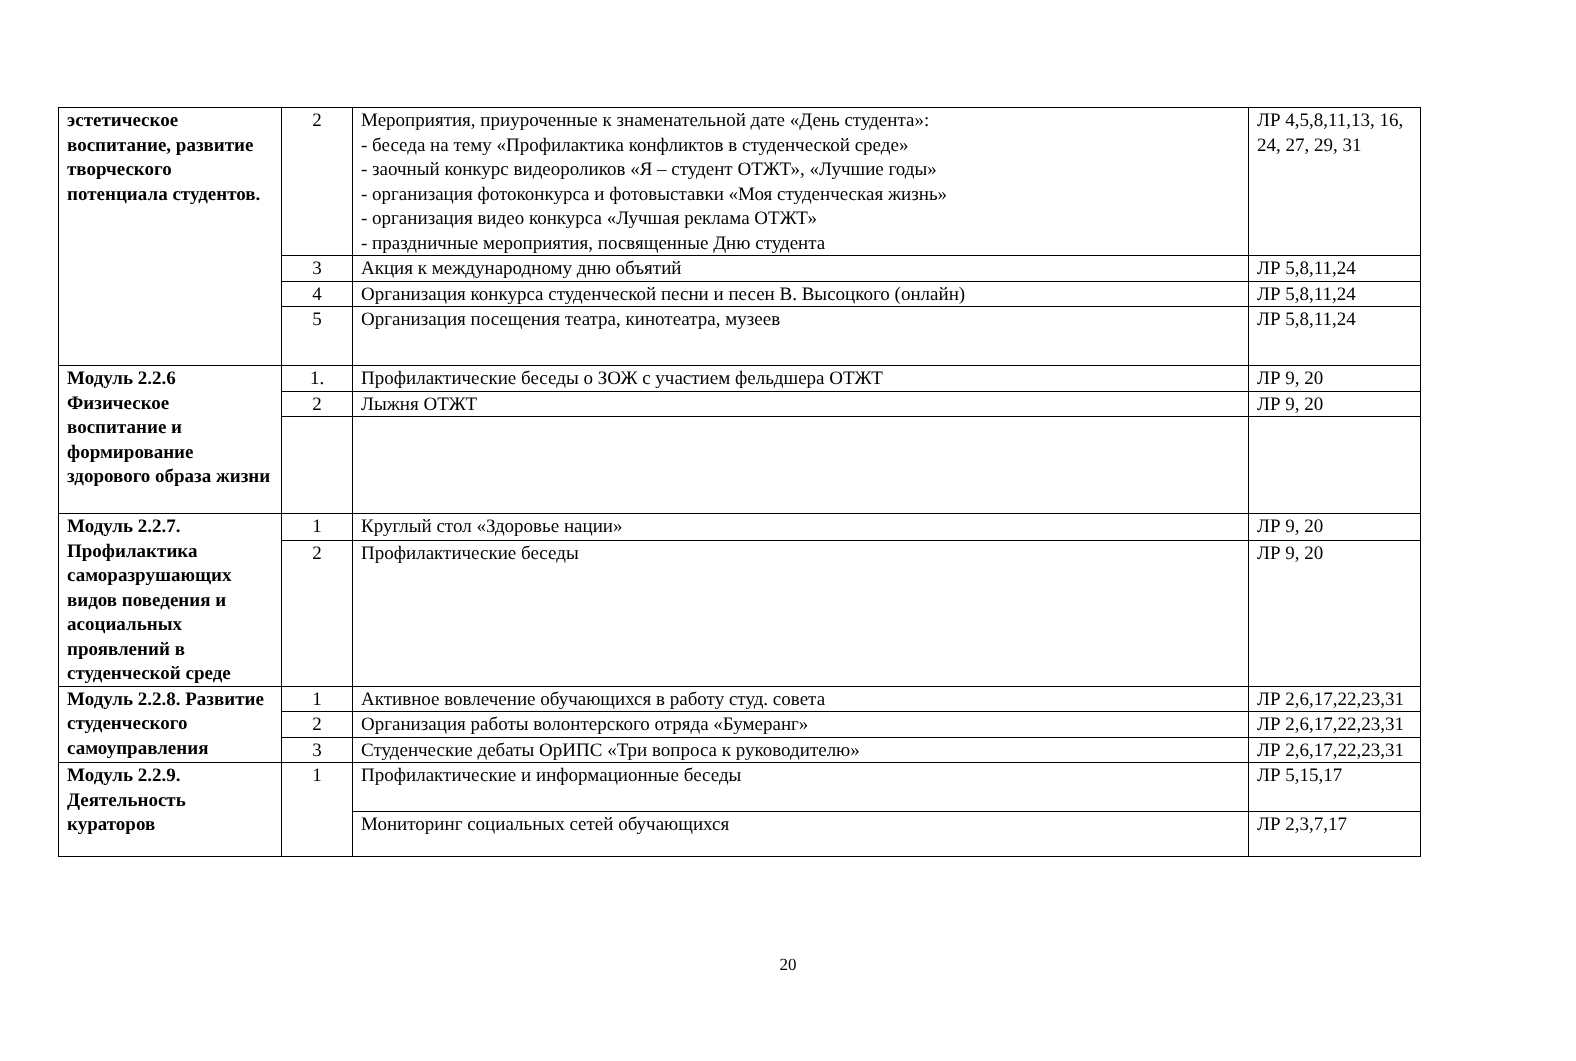| эстетическое воспитание, развитие творческого потенциала студентов. | 2 | Мероприятия, приуроченные к знаменательной дате «День студента»: - беседа на тему «Профилактика конфликтов в студенческой среде» - заочный конкурс видеороликов «Я – студент ОТЖТ», «Лучшие годы» - организация фотоконкурса и фотовыставки «Моя студенческая жизнь» - организация видео конкурса «Лучшая реклама ОТЖТ» - праздничные мероприятия, посвященные Дню студента | ЛР 4,5,8,11,13, 16, 24, 27, 29, 31 |
| | 3 | Акция к международному дню объятий | ЛР 5,8,11,24 |
| | 4 | Организация конкурса студенческой песни и песен В. Высоцкого (онлайн) | ЛР 5,8,11,24 |
| | 5 | Организация посещения театра, кинотеатра, музеев | ЛР 5,8,11,24 |
| Модуль 2.2.6 Физическое воспитание и формирование здорового образа жизни | 1. | Профилактические беседы о ЗОЖ с участием фельдшера ОТЖТ | ЛР 9, 20 |
| | 2 | Лыжня ОТЖТ | ЛР 9, 20 |
| Модуль 2.2.7. Профилактика саморазрушающих видов поведения и асоциальных проявлений в студенческой среде | 1 | Круглый стол «Здоровье нации» | ЛР 9, 20 |
| | 2 | Профилактические беседы | ЛР 9, 20 |
| Модуль 2.2.8. Развитие студенческого самоуправления | 1 | Активное вовлечение обучающихся в работу студ. совета | ЛР 2,6,17,22,23,31 |
| | 2 | Организация работы волонтерского отряда «Бумеранг» | ЛР 2,6,17,22,23,31 |
| | 3 | Студенческие дебаты ОрИПС «Три вопроса к руководителю» | ЛР 2,6,17,22,23,31 |
| Модуль 2.2.9. Деятельность кураторов | 1 | Профилактические и информационные беседы | ЛР 5,15,17 |
| | | Мониторинг социальных сетей обучающихся | ЛР 2,3,7,17 |
20